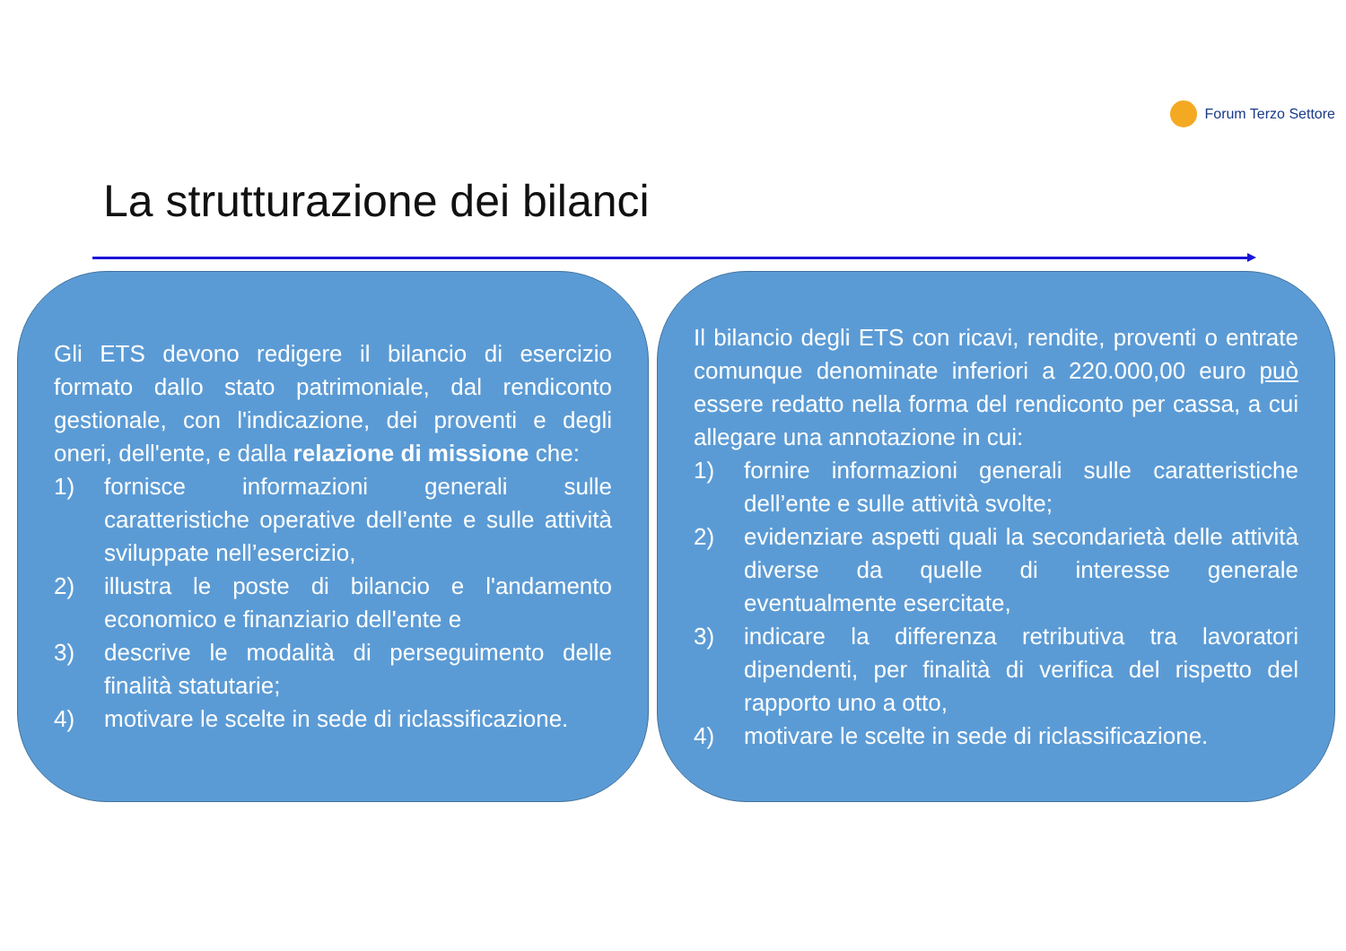Forum Terzo Settore
La strutturazione dei bilanci
Gli ETS devono redigere il bilancio di esercizio formato dallo stato patrimoniale, dal rendiconto gestionale, con l'indicazione, dei proventi e degli oneri, dell'ente, e dalla relazione di missione che:
1) fornisce informazioni generali sulle caratteristiche operative dell’ente e sulle attività sviluppate nell’esercizio,
2) illustra le poste di bilancio e l'andamento economico e finanziario dell'ente e
3) descrive le modalità di perseguimento delle finalità statutarie;
4) motivare le scelte in sede di riclassificazione.
Il bilancio degli ETS con ricavi, rendite, proventi o entrate comunque denominate inferiori a 220.000,00 euro può essere redatto nella forma del rendiconto per cassa, a cui allegare una annotazione in cui:
1) fornire informazioni generali sulle caratteristiche dell’ente e sulle attività svolte;
2) evidenziare aspetti quali la secondarietà delle attività diverse da quelle di interesse generale eventualmente esercitate,
3) indicare la differenza retributiva tra lavoratori dipendenti, per finalità di verifica del rispetto del rapporto uno a otto,
4) motivare le scelte in sede di riclassificazione.